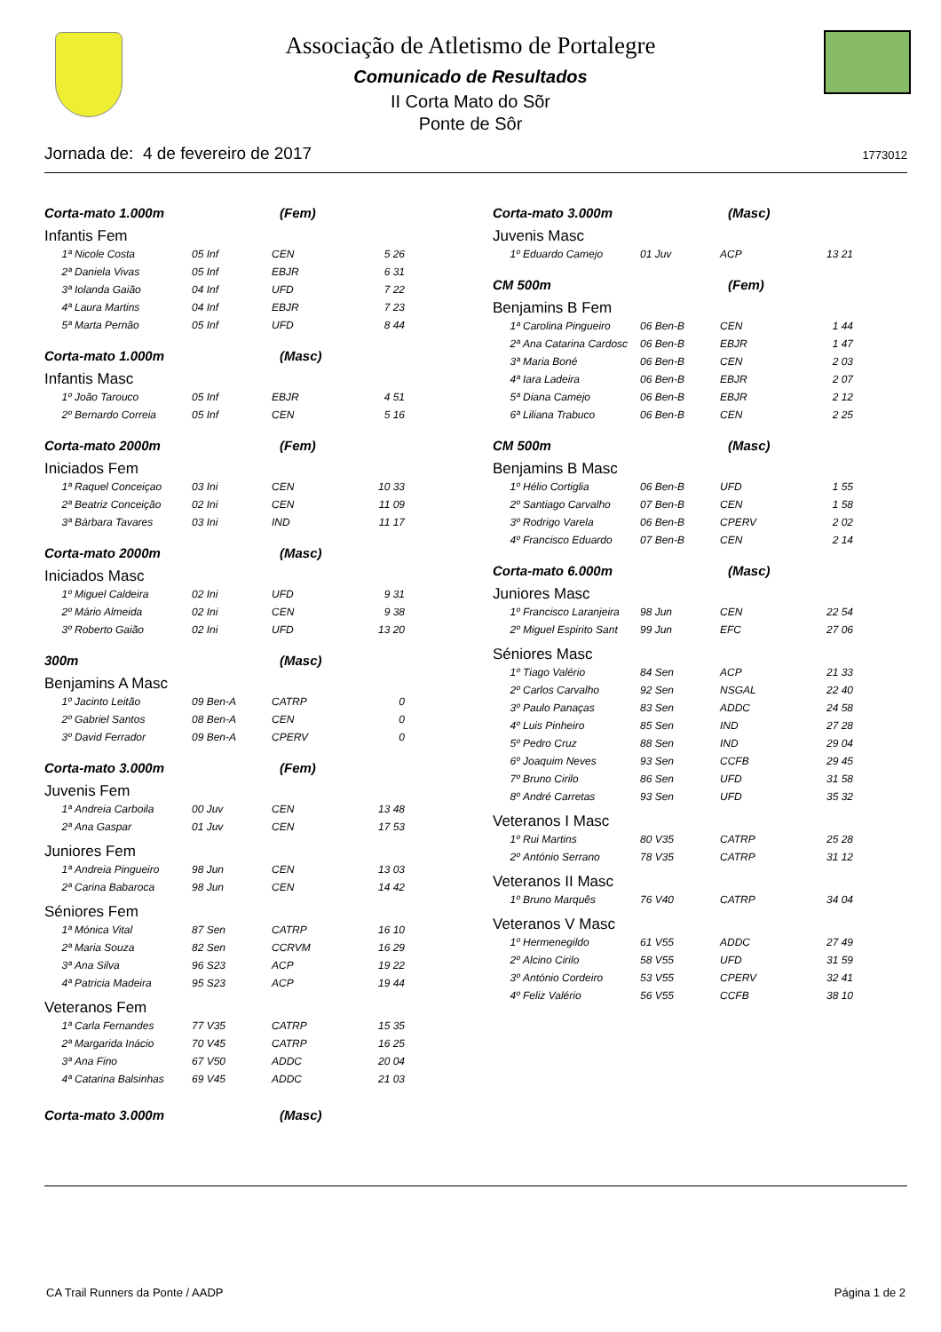Associação de Atletismo de Portalegre
Comunicado de Resultados
II Corta Mato do Sõr
Ponte de Sôr
Jornada de: 4 de fevereiro de 2017 1773012
Corta-mato 1.000m (Fem)
Infantis Fem
| 1ª | Nicole Costa | 05 Inf | CEN | 5 26 |
| 2ª | Daniela Vivas | 05 Inf | EBJR | 6 31 |
| 3ª | Iolanda Gaião | 04 Inf | UFD | 7 22 |
| 4ª | Laura Martins | 04 Inf | EBJR | 7 23 |
| 5ª | Marta Pernão | 05 Inf | UFD | 8 44 |
Corta-mato 1.000m (Masc)
Infantis Masc
| 1º | João Tarouco | 05 Inf | EBJR | 4 51 |
| 2º | Bernardo Correia | 05 Inf | CEN | 5 16 |
Corta-mato 2000m (Fem)
Iniciados Fem
| 1ª | Raquel Conceiçao | 03 Ini | CEN | 10 33 |
| 2ª | Beatriz Conceição | 02 Ini | CEN | 11 09 |
| 3ª | Bárbara Tavares | 03 Ini | IND | 11 17 |
Corta-mato 2000m (Masc)
Iniciados Masc
| 1º | Miguel Caldeira | 02 Ini | UFD | 9 31 |
| 2º | Mário Almeida | 02 Ini | CEN | 9 38 |
| 3º | Roberto Gaião | 02 Ini | UFD | 13 20 |
300m (Masc)
Benjamins A Masc
| 1º | Jacinto Leitão | 09 Ben-A | CATRP | 0 |
| 2º | Gabriel Santos | 08 Ben-A | CEN | 0 |
| 3º | David Ferrador | 09 Ben-A | CPERV | 0 |
Corta-mato 3.000m (Fem)
Juvenis Fem
| 1ª | Andreia Carboila | 00 Juv | CEN | 13 48 |
| 2ª | Ana Gaspar | 01 Juv | CEN | 17 53 |
Juniores Fem
| 1ª | Andreia Pingueiro | 98 Jun | CEN | 13 03 |
| 2ª | Carina Babaroca | 98 Jun | CEN | 14 42 |
Séniores Fem
| 1ª | Mónica Vital | 87 Sen | CATRP | 16 10 |
| 2ª | Maria Souza | 82 Sen | CCRVM | 16 29 |
| 3ª | Ana Silva | 96 S23 | ACP | 19 22 |
| 4ª | Patricia Madeira | 95 S23 | ACP | 19 44 |
Veteranos Fem
| 1ª | Carla Fernandes | 77 V35 | CATRP | 15 35 |
| 2ª | Margarida Inácio | 70 V45 | CATRP | 16 25 |
| 3ª | Ana Fino | 67 V50 | ADDC | 20 04 |
| 4ª | Catarina Balsinhas | 69 V45 | ADDC | 21 03 |
Corta-mato 3.000m (Masc)
Corta-mato 3.000m (Masc)
Juvenis Masc
| 1º | Eduardo Camejo | 01 Juv | ACP | 13 21 |
CM 500m (Fem)
Benjamins B Fem
| 1ª | Carolina Pingueiro | 06 Ben-B | CEN | 1 44 |
| 2ª | Ana Catarina Cardosc | 06 Ben-B | EBJR | 1 47 |
| 3ª | Maria Boné | 06 Ben-B | CEN | 2 03 |
| 4ª | Iara Ladeira | 06 Ben-B | EBJR | 2 07 |
| 5ª | Diana Camejo | 06 Ben-B | EBJR | 2 12 |
| 6ª | Liliana Trabuco | 06 Ben-B | CEN | 2 25 |
CM 500m (Masc)
Benjamins B Masc
| 1º | Hélio Cortiglia | 06 Ben-B | UFD | 1 55 |
| 2º | Santiago Carvalho | 07 Ben-B | CEN | 1 58 |
| 3º | Rodrigo Varela | 06 Ben-B | CPERV | 2 02 |
| 4º | Francisco Eduardo | 07 Ben-B | CEN | 2 14 |
Corta-mato 6.000m (Masc)
Juniores Masc
| 1º | Francisco Laranjeira | 98 Jun | CEN | 22 54 |
| 2º | Miguel Espirito Sant | 99 Jun | EFC | 27 06 |
Séniores Masc
| 1º | Tiago Valério | 84 Sen | ACP | 21 33 |
| 2º | Carlos Carvalho | 92 Sen | NSGAL | 22 40 |
| 3º | Paulo Panaças | 83 Sen | ADDC | 24 58 |
| 4º | Luis Pinheiro | 85 Sen | IND | 27 28 |
| 5º | Pedro Cruz | 88 Sen | IND | 29 04 |
| 6º | Joaquim Neves | 93 Sen | CCFB | 29 45 |
| 7º | Bruno Cirilo | 86 Sen | UFD | 31 58 |
| 8º | André Carretas | 93 Sen | UFD | 35 32 |
Veteranos I Masc
| 1º | Rui Martins | 80 V35 | CATRP | 25 28 |
| 2º | António Serrano | 78 V35 | CATRP | 31 12 |
Veteranos II Masc
| 1º | Bruno Marquês | 76 V40 | CATRP | 34 04 |
Veteranos V Masc
| 1º | Hermenegildo | 61 V55 | ADDC | 27 49 |
| 2º | Alcino Cirilo | 58 V55 | UFD | 31 59 |
| 3º | António Cordeiro | 53 V55 | CPERV | 32 41 |
| 4º | Feliz Valério | 56 V55 | CCFB | 38 10 |
CA Trail Runners da Ponte / AADP Página 1 de 2